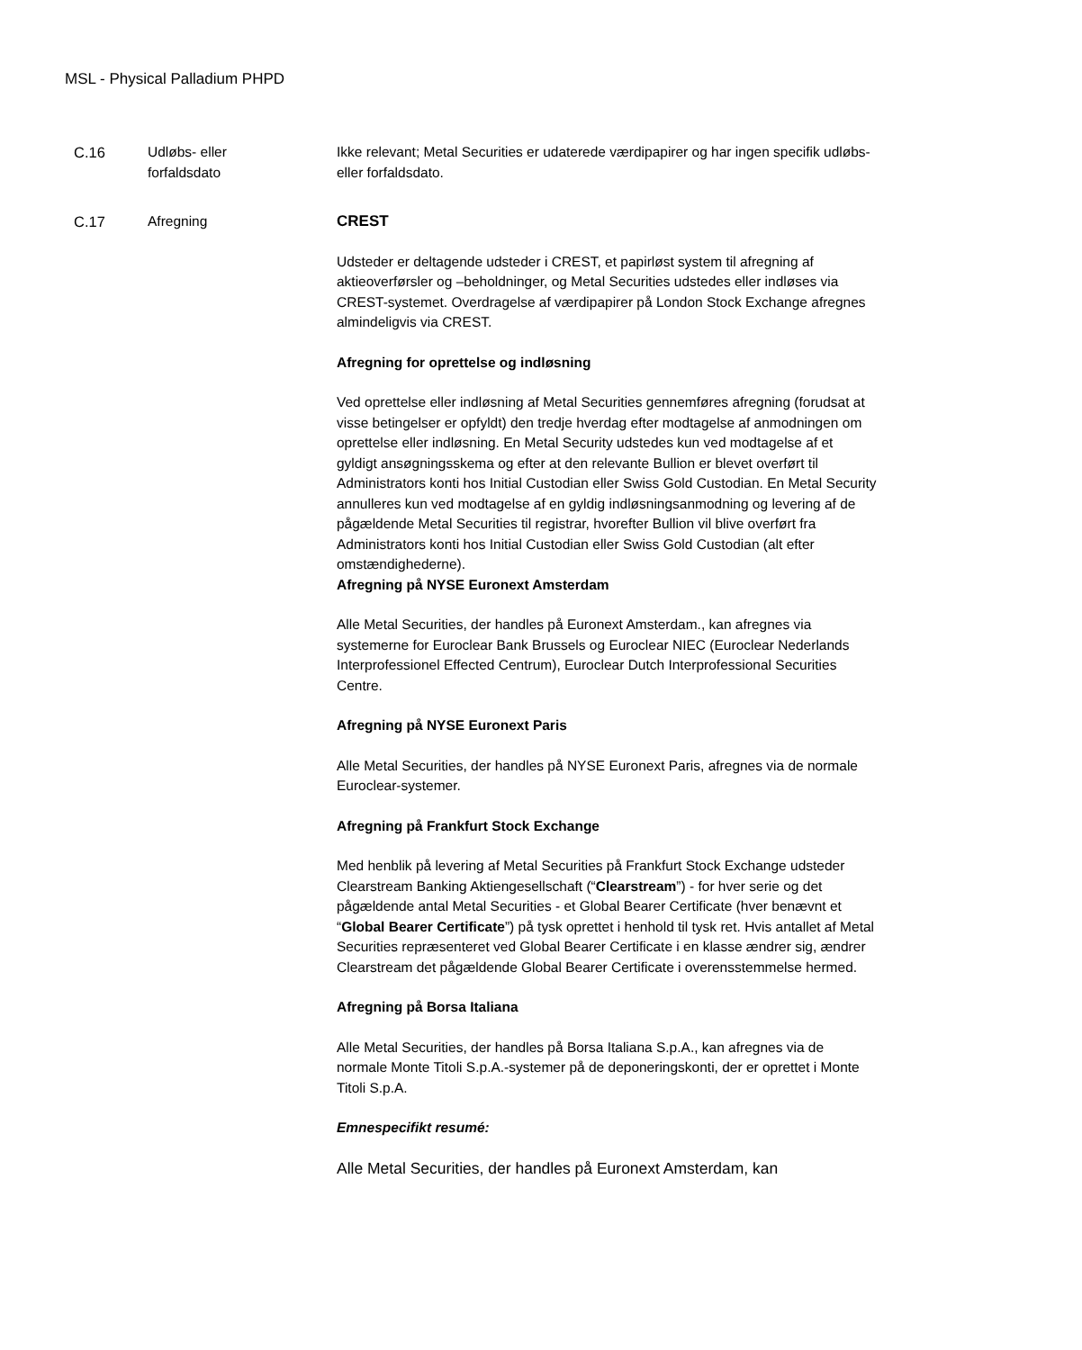MSL - Physical Palladium PHPD
C.16 Udløbs- eller
forfaldsdato
Ikke relevant; Metal Securities er udaterede værdipapirer og har ingen specifik udløbs- eller forfaldsdato.
C.17 Afregning CREST
Udsteder er deltagende udsteder i CREST, et papirløst system til afregning af aktieoverførsler og –beholdninger, og Metal Securities udstedes eller indløses via CREST-systemet. Overdragelse af værdipapirer på London Stock Exchange afregnes almindeligvis via CREST.
Afregning for oprettelse og indløsning
Ved oprettelse eller indløsning af Metal Securities gennemføres afregning (forudsat at visse betingelser er opfyldt) den tredje hverdag efter modtagelse af anmodningen om oprettelse eller indløsning. En Metal Security udstedes kun ved modtagelse af et gyldigt ansøgningsskema og efter at den relevante Bullion er blevet overført til Administrators konti hos Initial Custodian eller Swiss Gold Custodian. En Metal Security annulleres kun ved modtagelse af en gyldig indløsningsanmodning og levering af de pågældende Metal Securities til registrar, hvorefter Bullion vil blive overført fra Administrators konti hos Initial Custodian eller Swiss Gold Custodian (alt efter omstændighederne).
Afregning på NYSE Euronext Amsterdam
Alle Metal Securities, der handles på Euronext Amsterdam., kan afregnes via systemerne for Euroclear Bank Brussels og Euroclear NIEC (Euroclear Nederlands Interprofessionel Effected Centrum), Euroclear Dutch Interprofessional Securities Centre.
Afregning på NYSE Euronext Paris
Alle Metal Securities, der handles på NYSE Euronext Paris, afregnes via de normale Euroclear-systemer.
Afregning på Frankfurt Stock Exchange
Med henblik på levering af Metal Securities på Frankfurt Stock Exchange udsteder Clearstream Banking Aktiengesellschaft (“Clearstream”) - for hver serie og det pågældende antal Metal Securities - et Global Bearer Certificate (hver benævnt et “Global Bearer Certificate”) på tysk oprettet i henhold til tysk ret. Hvis antallet af Metal Securities repræsenteret ved Global Bearer Certificate i en klasse ændrer sig, ændrer Clearstream det pågældende Global Bearer Certificate i overensstemmelse hermed.
Afregning på Borsa Italiana
Alle Metal Securities, der handles på Borsa Italiana S.p.A., kan afregnes via de normale Monte Titoli S.p.A.-systemer på de deponeringskonti, der er oprettet i Monte Titoli S.p.A.
Emnespecifikt resumé:
Alle Metal Securities, der handles på Euronext Amsterdam, kan